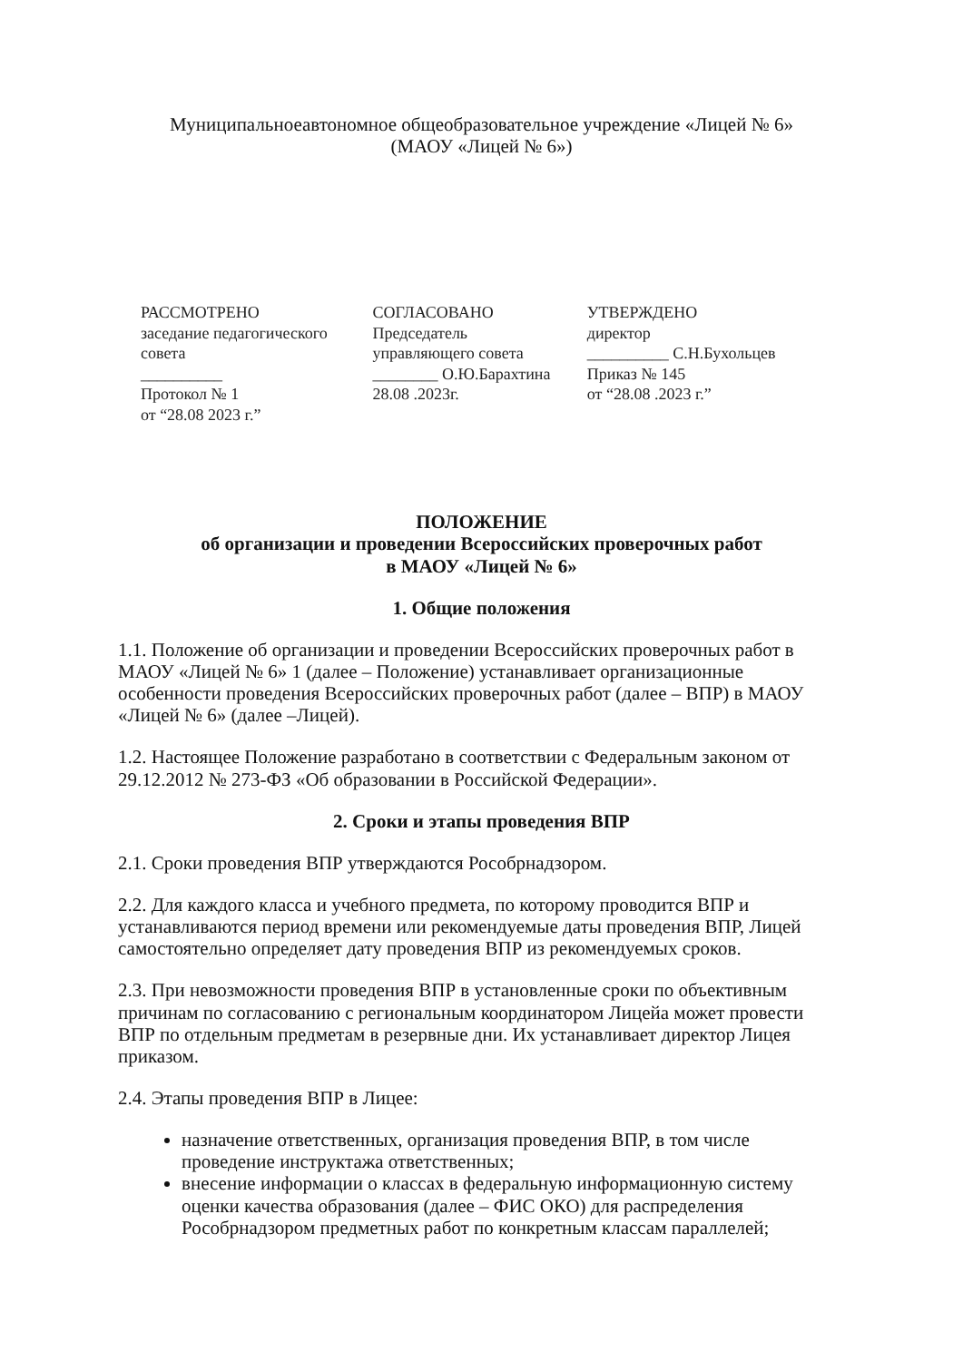Муниципальноеавтономное общеобразовательное учреждение «Лицей № 6»
(МАОУ «Лицей № 6»)
РАССМОТРЕНО
заседание педагогического совета
__________
Протокол № 1
от “28.08 2023 г.”
СОГЛАСОВАНО
Председатель
управляющего совета
________ О.Ю.Барахтина
28.08 .2023г.
УТВЕРЖДЕНО
директор
__________ С.Н.Бухольцев
Приказ № 145
от “28.08 .2023 г.”
ПОЛОЖЕНИЕ
об организации и проведении Всероссийских проверочных работ
в МАОУ «Лицей № 6»
1. Общие положения
1.1. Положение об организации и проведении Всероссийских проверочных работ в МАОУ «Лицей № 6» 1 (далее – Положение) устанавливает организационные особенности проведения Всероссийских проверочных работ (далее – ВПР) в МАОУ «Лицей № 6» (далее –Лицей).
1.2. Настоящее Положение разработано в соответствии с Федеральным законом от 29.12.2012 № 273-ФЗ «Об образовании в Российской Федерации».
2. Сроки и этапы проведения ВПР
2.1. Сроки проведения ВПР утверждаются Рособрнадзором.
2.2. Для каждого класса и учебного предмета, по которому проводится ВПР и устанавливаются период времени или рекомендуемые даты проведения ВПР, Лицей самостоятельно определяет дату проведения ВПР из рекомендуемых сроков.
2.3. При невозможности проведения ВПР в установленные сроки по объективным причинам по согласованию с региональным координатором Лицейа может провести ВПР по отдельным предметам в резервные дни. Их устанавливает директор Лицея приказом.
2.4. Этапы проведения ВПР в Лицее:
назначение ответственных, организация проведения ВПР, в том числе проведение инструктажа ответственных;
внесение информации о классах в федеральную информационную систему оценки качества образования (далее – ФИС ОКО) для распределения Рособрнадзором предметных работ по конкретным классам параллелей;